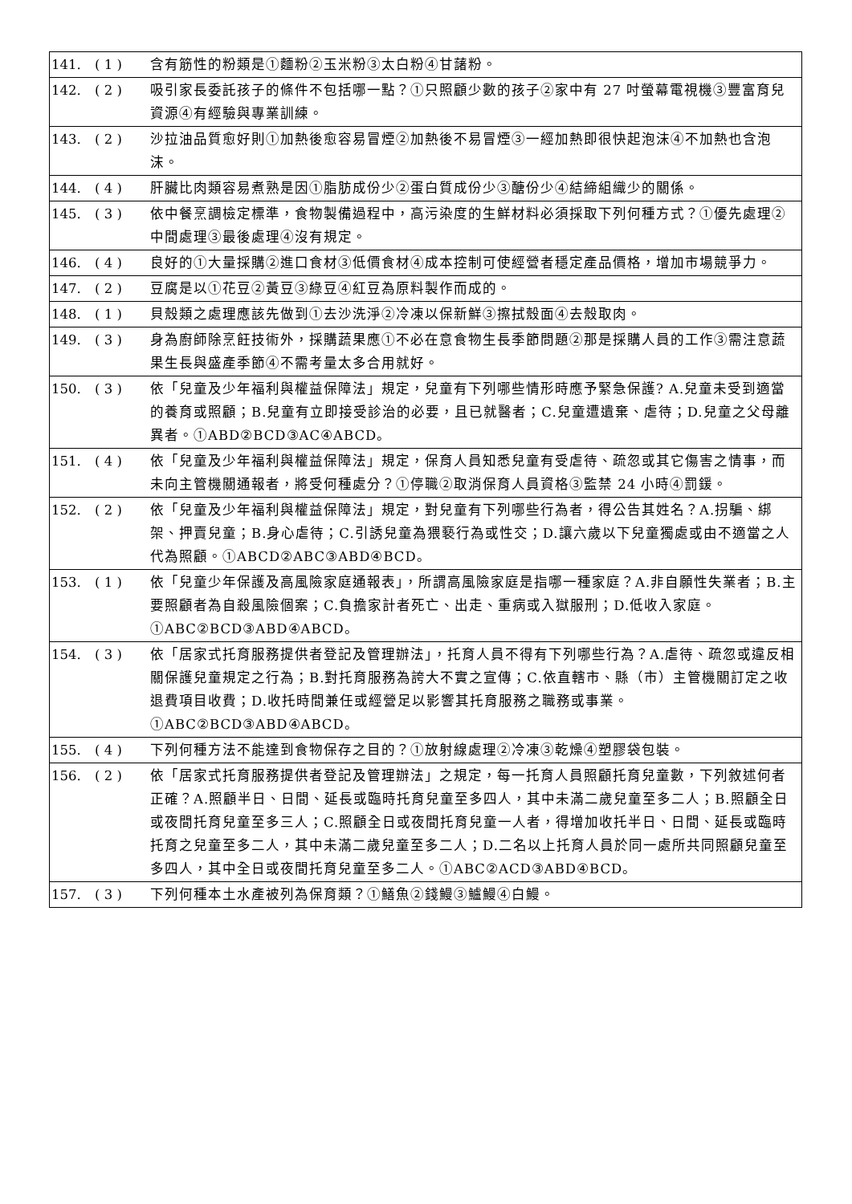| 141. | ( 1 ) | 含有筋性的粉類是①麵粉②玉米粉③太白粉④甘藷粉。 |
| 142. | ( 2 ) | 吸引家長委託孩子的條件不包括哪一點？①只照顧少數的孩子②家中有 27 吋螢幕電視機③豐富育兒資源④有經驗與專業訓練。 |
| 143. | ( 2 ) | 沙拉油品質愈好則①加熱後愈容易冒煙②加熱後不易冒煙③一經加熱即很快起泡沫④不加熱也含泡沫。 |
| 144. | ( 4 ) | 肝臟比肉類容易煮熟是因①脂肪成份少②蛋白質成份少③醣份少④結締組織少的關係。 |
| 145. | ( 3 ) | 依中餐烹調檢定標準，食物製備過程中，高污染度的生鮮材料必須採取下列何種方式？①優先處理②中間處理③最後處理④沒有規定。 |
| 146. | ( 4 ) | 良好的①大量採購②進口食材③低價食材④成本控制可使經營者穩定產品價格，增加市場競爭力。 |
| 147. | ( 2 ) | 豆腐是以①花豆②黃豆③綠豆④紅豆為原料製作而成的。 |
| 148. | ( 1 ) | 貝殼類之處理應該先做到①去沙洗淨②冷凍以保新鮮③擦拭殼面④去殼取肉。 |
| 149. | ( 3 ) | 身為廚師除烹飪技術外，採購蔬果應①不必在意食物生長季節問題②那是採購人員的工作③需注意蔬果生長與盛產季節④不需考量太多合用就好。 |
| 150. | ( 3 ) | 依「兒童及少年福利與權益保障法」規定，兒童有下列哪些情形時應予緊急保護? A.兒童未受到適當的養育或照顧；B.兒童有立即接受診治的必要，且已就醫者；C.兒童遭遺棄、虐待；D.兒童之父母離異者。①ABD②BCD③AC④ABCD。 |
| 151. | ( 4 ) | 依「兒童及少年福利與權益保障法」規定，保育人員知悉兒童有受虐待、疏忽或其它傷害之情事，而未向主管機關通報者，將受何種處分？①停職②取消保育人員資格③監禁 24 小時④罰鍰。 |
| 152. | ( 2 ) | 依「兒童及少年福利與權益保障法」規定，對兒童有下列哪些行為者，得公告其姓名？A.拐騙、綁架、押賣兒童；B.身心虐待；C.引誘兒童為猥褻行為或性交；D.讓六歲以下兒童獨處或由不適當之人代為照顧。①ABCD②ABC③ABD④BCD。 |
| 153. | ( 1 ) | 依「兒童少年保護及高風險家庭通報表」，所謂高風險家庭是指哪一種家庭？A.非自願性失業者；B.主要照顧者為自殺風險個案；C.負擔家計者死亡、出走、重病或入獄服刑；D.低收入家庭。①ABC②BCD③ABD④ABCD。 |
| 154. | ( 3 ) | 依「居家式托育服務提供者登記及管理辦法」，托育人員不得有下列哪些行為？A.虐待、疏忽或違反相關保護兒童規定之行為；B.對托育服務為誇大不實之宣傳；C.依直轄市、縣（市）主管機關訂定之收退費項目收費；D.收托時間兼任或經營足以影響其托育服務之職務或事業。①ABC②BCD③ABD④ABCD。 |
| 155. | ( 4 ) | 下列何種方法不能達到食物保存之目的？①放射線處理②冷凍③乾燥④塑膠袋包裝。 |
| 156. | ( 2 ) | 依「居家式托育服務提供者登記及管理辦法」之規定，每一托育人員照顧托育兒童數，下列敘述何者正確？A.照顧半日、日間、延長或臨時托育兒童至多四人，其中未滿二歲兒童至多二人；B.照顧全日或夜間托育兒童至多三人；C.照顧全日或夜間托育兒童一人者，得增加收托半日、日間、延長或臨時托育之兒童至多二人，其中未滿二歲兒童至多二人；D.二名以上托育人員於同一處所共同照顧兒童至多四人，其中全日或夜間托育兒童至多二人。①ABC②ACD③ABD④BCD。 |
| 157. | ( 3 ) | 下列何種本土水產被列為保育類？①鱔魚②錢鰻③鱸鰻④白鰻。 |